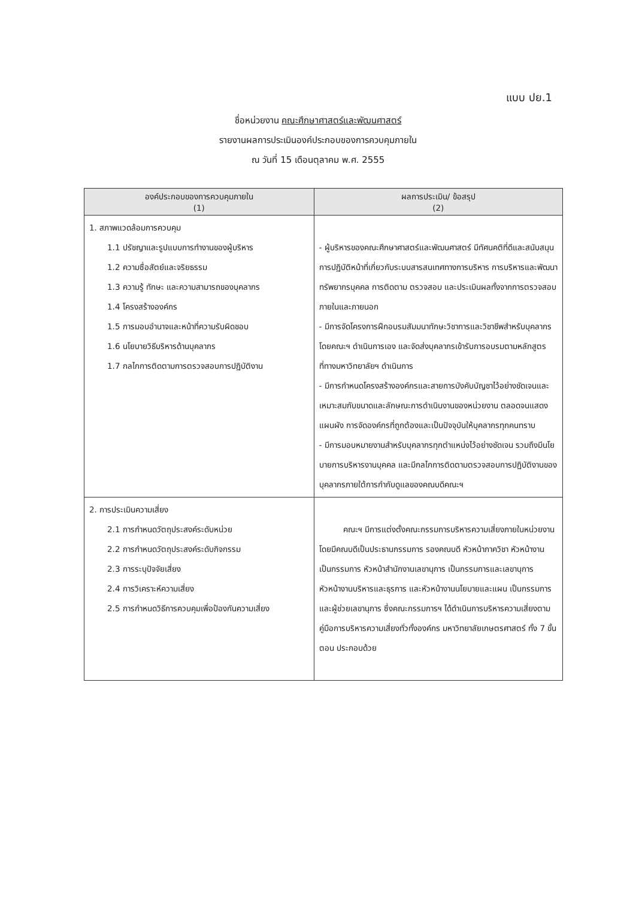แบบ ปย.1
ชื่อหน่วยงาน คณะศึกษาศาสตร์และพัฒนศาสตร์
รายงานผลการประเมินองค์ประกอบของการควบคุมภายใน
ณ วันที่ 15 เดือนตุลาคม พ.ศ. 2555
| องค์ประกอบของการควบคุมภายใน (1) | ผลการประเมิน/ ข้อสรุป (2) |
| --- | --- |
| 1. สภาพแวดล้อมการควบคุม 1.1 ปรัชญาและรูปแบบการทำงานของผู้บริหาร 1.2 ความซื่อสัตย์และจริยธรรม 1.3 ความรู้ ทักษะ และความสามารถของบุคลากร 1.4 โครงสร้างองค์กร 1.5 การมอบอำนาจและหน้าที่ความรับผิดชอบ 1.6 นโยบายวิธีบริหารด้านบุคลากร 1.7 กลไกการติดตามการตรวจสอบการปฏิบัติงาน | - ผู้บริหารของคณะศึกษาศาสตร์และพัฒนศาสตร์ มีทัศนคติที่ดีและสนับสนุนการปฏิบัติหน้าที่เกี่ยวกับระบบสารสนเทศทางการบริหาร การบริหารและพัฒนาทรัพยากรบุคคล การติดตาม ตรวจสอบ และประเมินผลทั้งจากการตรวจสอบภายในและภายนอก - มีการจัดโครงการฝึกอบรมสัมมนาทักษะวิชาการและวิชาชีพสำหรับบุคลากรโดยคณะฯ ดำเนินการเอง และจัดส่งบุคลากรเข้ารับการอบรมตามหลักสูตรที่ทางมหาวิทยาลัยฯ ดำเนินการ - มีการกำหนดโครงสร้างองค์กรและสายการบังคับบัญชาไว้อย่างชัดเจนและเหมาะสมกับขนาดและลักษณะการดำเนินงานของหน่วยงาน ตลอดจนแสดงแผนผัง การจัดองค์กรที่ถูกต้องและเป็นปัจจุบันให้บุคลากรทุกคนทราบ - มีการมอบหมายงานสำหรับบุคลากรทุกตำแหน่งไว้อย่างชัดเจน รวมถึงมีนโยบายการบริหารงานบุคคล และมีกลไกการติดตามตรวจสอบการปฏิบัติงานของบุคลากรภายใต้การกำกับดูแลของคณบดีคณะฯ |
| 2. การประเมินความเสี่ยง 2.1 การกำหนดวัตถุประสงค์ระดับหน่วย 2.2 การกำหนดวัตถุประสงค์ระดับกิจกรรม 2.3 การระบุปัจจัยเสี่ยง 2.4 การวิเคราะห์ความเสี่ยง 2.5 การกำหนดวิธีการควบคุมเพื่อป้องกันความเสี่ยง | คณะฯ มีการแต่งตั้งคณะกรรมการบริหารความเสี่ยงภายในหน่วยงาน โดยมีคณบดีเป็นประธานกรรมการ รองคณบดี หัวหน้าภาควิชา หัวหน้างาน เป็นกรรมการ หัวหน้าสำนักงานเลขานุการ เป็นกรรมการและเลขานุการ หัวหน้างานบริหารและธุรการ และหัวหน้างานนโยบายและแผน เป็นกรรมการและผู้ช่วยเลขานุการ ซึ่งคณะกรรมการฯ ได้ดำเนินการบริหารความเสี่ยงตามคู่มือการบริหารความเสี่ยงทั่วทั้งองค์กร มหาวิทยาลัยเกษตรศาสตร์ ทั้ง 7 ขั้นตอน ประกอบด้วย |